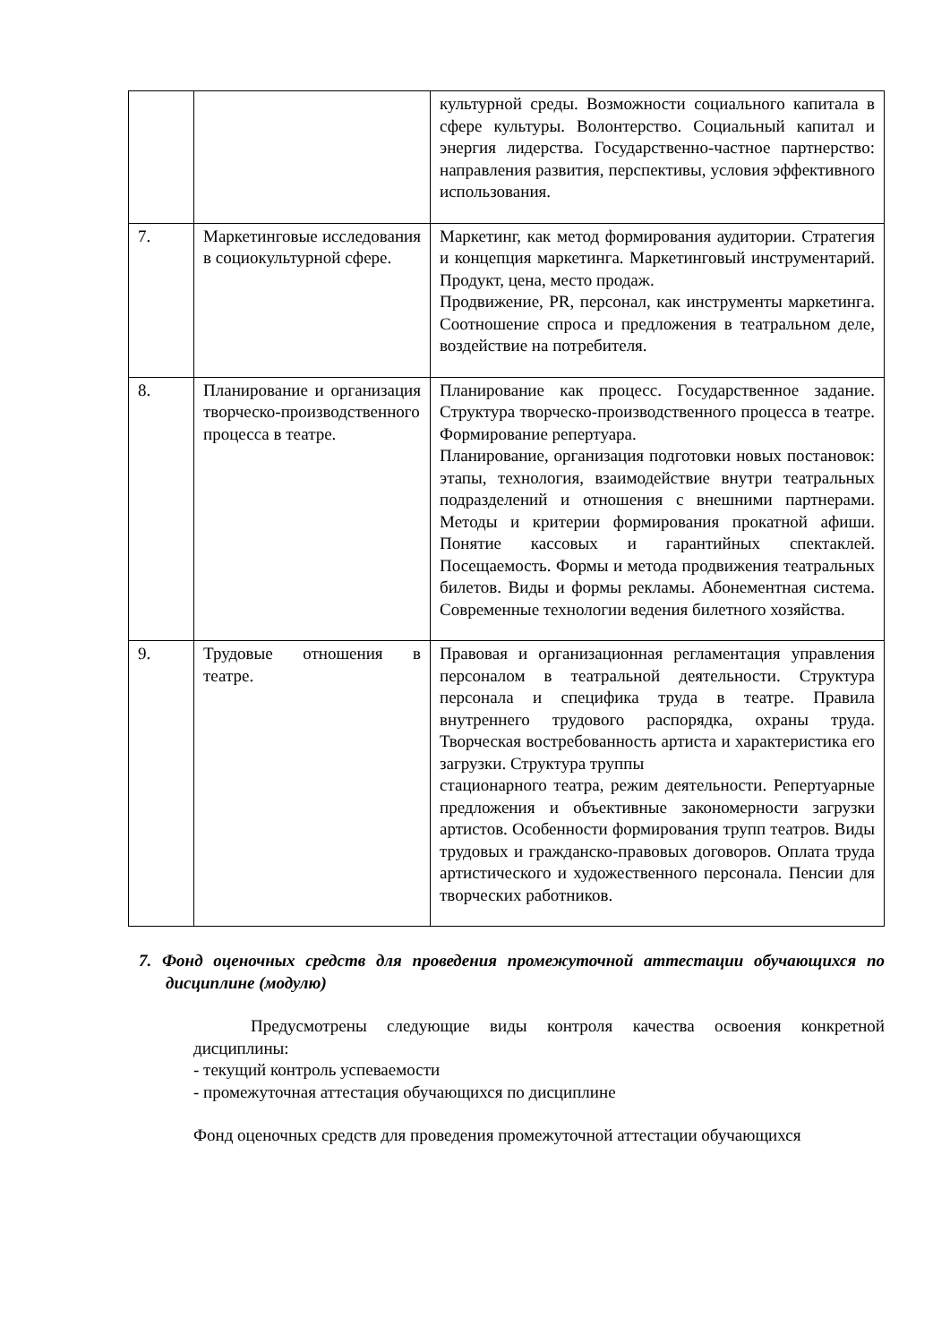| | | культурной среды. Возможности социального капитала в сфере культуры. Волонтерство. Социальный капитал и энергия лидерства. Государственно-частное партнерство: направления развития, перспективы, условия эффективного использования. |
| 7. | Маркетинговые исследования в социокультурной сфере. | Маркетинг, как метод формирования аудитории. Стратегия и концепция маркетинга. Маркетинговый инструментарий. Продукт, цена, место продаж. Продвижение, PR, персонал, как инструменты маркетинга. Соотношение спроса и предложения в театральном деле, воздействие на потребителя. |
| 8. | Планирование и организация творческо-производственного процесса в театре. | Планирование как процесс. Государственное задание. Структура творческо-производственного процесса в театре. Формирование репертуара. Планирование, организация подготовки новых постановок: этапы, технология, взаимодействие внутри театральных подразделений и отношения с внешними партнерами. Методы и критерии формирования прокатной афиши. Понятие кассовых и гарантийных спектаклей. Посещаемость. Формы и метода продвижения театральных билетов. Виды и формы рекламы. Абонементная система. Современные технологии ведения билетного хозяйства. |
| 9. | Трудовые отношения в театре. | Правовая и организационная регламентация управления персоналом в театральной деятельности. Структура персонала и специфика труда в театре. Правила внутреннего трудового распорядка, охраны труда. Творческая востребованность артиста и характеристика его загрузки. Структура труппы стационарного театра, режим деятельности. Репертуарные предложения и объективные закономерности загрузки артистов. Особенности формирования трупп театров. Виды трудовых и гражданско-правовых договоров. Оплата труда артистического и художественного персонала. Пенсии для творческих работников. |
7. Фонд оценочных средств для проведения промежуточной аттестации обучающихся по дисциплине (модулю)
Предусмотрены следующие виды контроля качества освоения конкретной дисциплины:
- текущий контроль успеваемости
- промежуточная аттестация обучающихся по дисциплине
Фонд оценочных средств для проведения промежуточной аттестации обучающихся